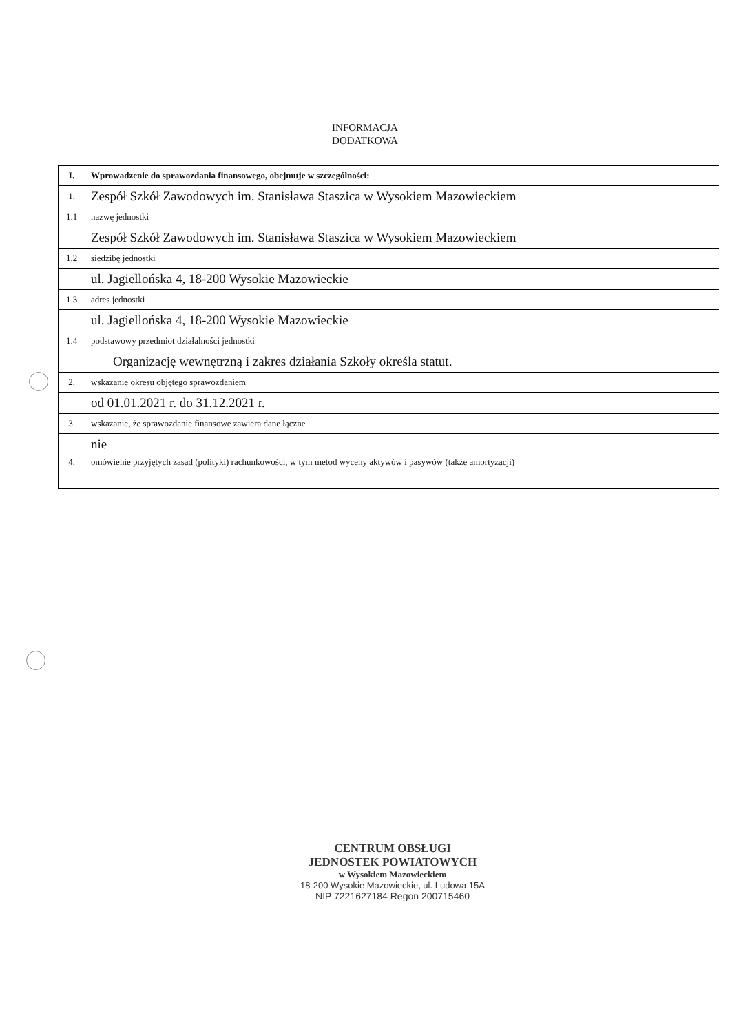INFORMACJA
DODATKOWA
| I. | Wprowadzenie do sprawozdania finansowego, obejmuje w szczególności: |
| 1. | Zespół Szkół Zawodowych im. Stanisława Staszica w Wysokiem Mazowieckiem |
| 1.1 | nazwę jednostki |
| | Zespół Szkół Zawodowych im. Stanisława Staszica w Wysokiem Mazowieckiem |
| 1.2 | siedzibę jednostki |
| | ul. Jagiellońska 4, 18-200 Wysokie Mazowieckie |
| 1.3 | adres jednostki |
| | ul. Jagiellońska 4, 18-200 Wysokie Mazowieckie |
| 1.4 | podstawowy przedmiot działalności jednostki |
| | Organizację wewnętrzną i zakres działania Szkoły określa statut. |
| 2. | wskazanie okresu objętego sprawozdaniem |
| | od 01.01.2021 r. do 31.12.2021 r. |
| 3. | wskazanie, że sprawozdanie finansowe zawiera dane łączne |
| | nie |
| 4. | omówienie przyjętych zasad (polityki) rachunkowości, w tym metod wyceny aktywów i pasywów (także amortyzacji) |
CENTRUM OBSŁUGI
JEDNOSTEK POWIATOWYCH
w Wysokiem Mazowieckiem
18-200 Wysokie Mazowieckie, ul. Ludowa 15A
NIP 7221627184 Regon 200715460